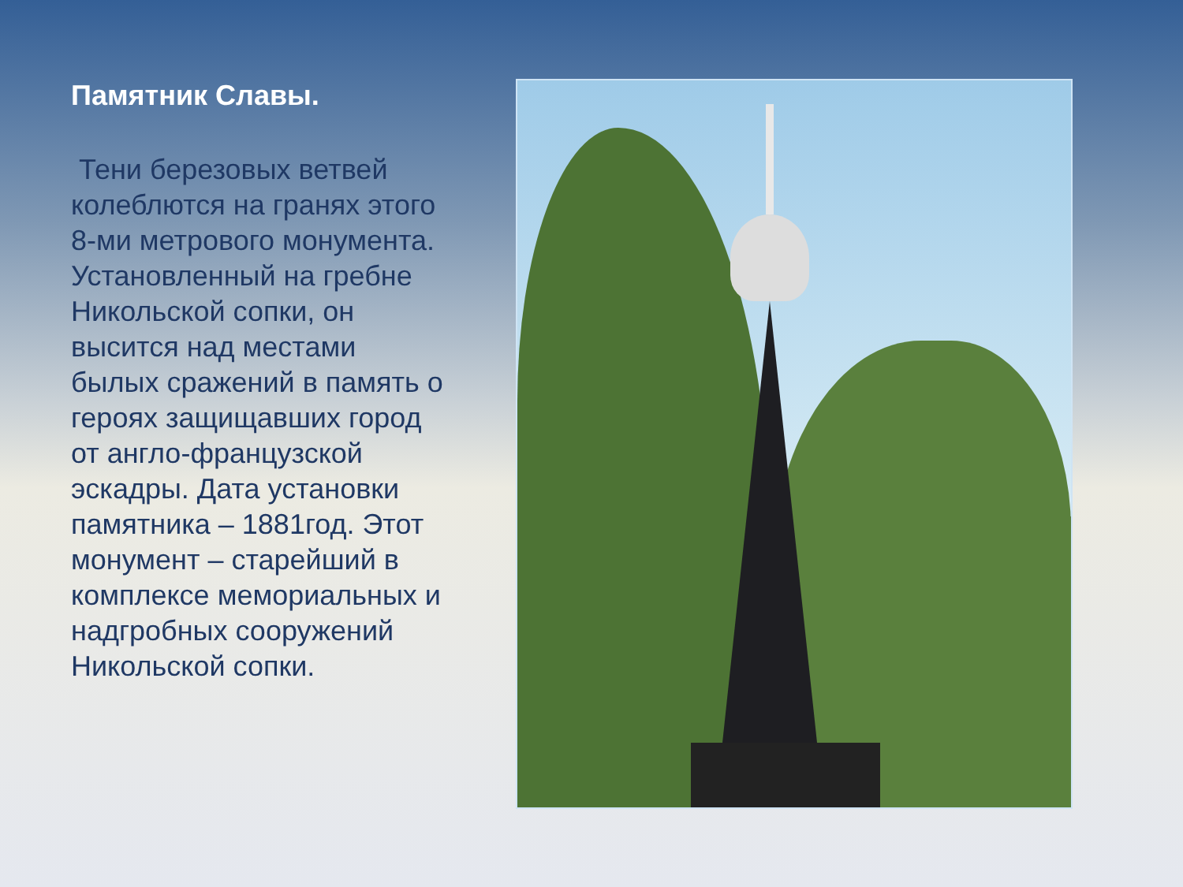Памятник Славы.
Тени березовых ветвей колеблются на гранях этого 8-ми метрового монумента. Установленный на гребне Никольской сопки, он высится над местами былых сражений в память о героях защищавших город от англо-французской эскадры. Дата установки памятника – 1881год. Этот монумент – старейший в комплексе мемориальных и надгробных сооружений Никольской сопки.